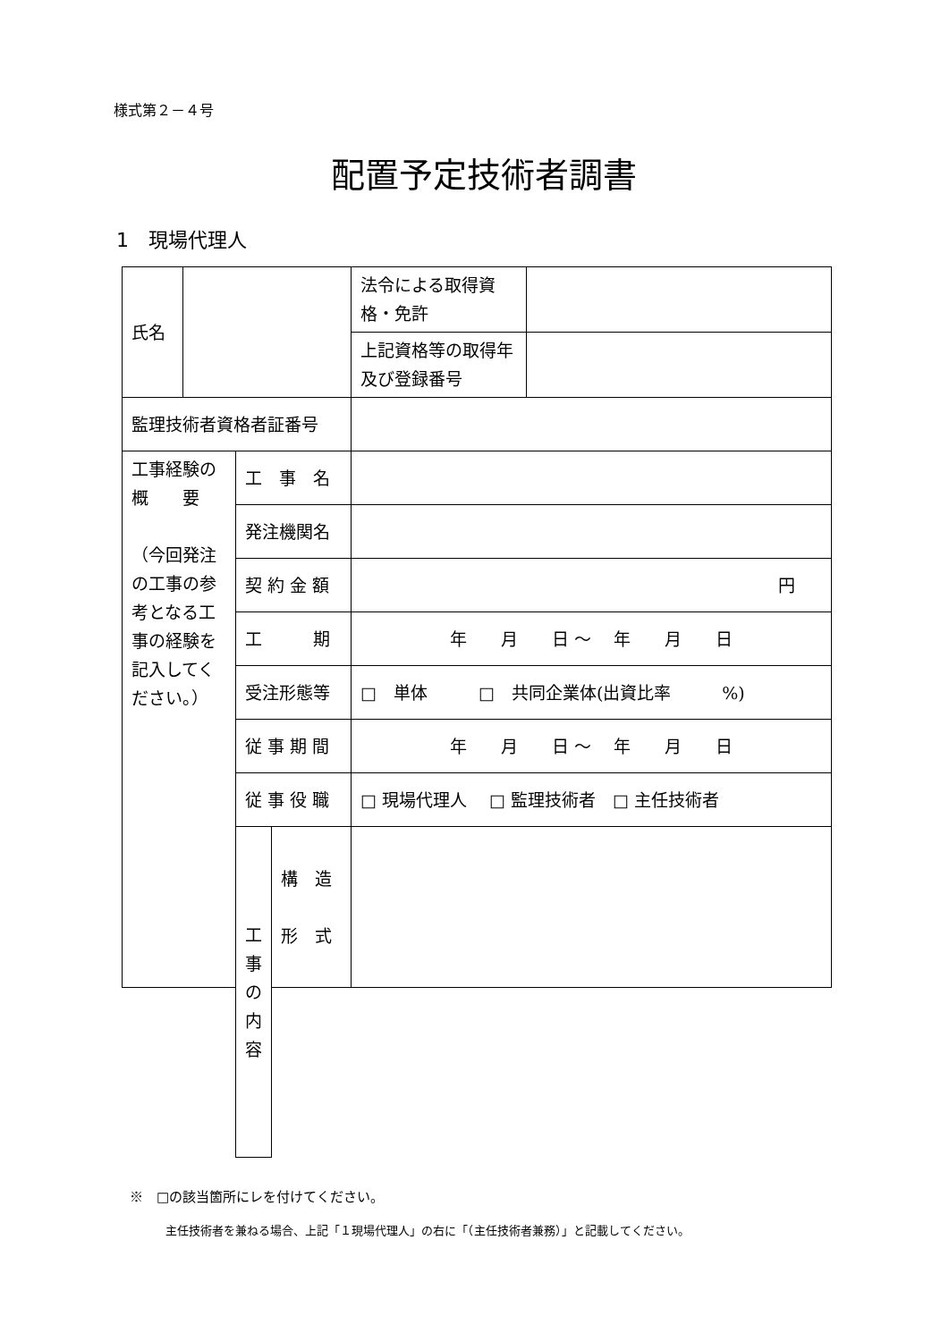様式第２－４号
配置予定技術者調書
1　現場代理人
| 氏名 | | | | 法令による取得資格・免許 | |
| | | | | 上記資格等の取得年及び登録番号 | |
| 監理技術者資格者証番号 | | | | | |
| 工事経験の概 要 （今回発注の工事の参考となる工事の経験を記入してください。） | | 工 事 名 | | | |
| | | 発注機関名 | | | |
| | | 契 約 金 額 | | 円 | |
| | | 工 期 | | 年 月 日 ～ 年 月 日 | |
| | | 受注形態等 | | □ 単体 □ 共同企業体(出資比率 %) | |
| | | 従 事 期 間 | | 年 月 日 ～ 年 月 日 | |
| | | 従 事 役 職 | | □ 現場代理人 □ 監理技術者 □ 主任技術者 | |
| | | 工 事 の 内 容 | 構 造 形 式 | | |
※　□の該当箇所にレを付けてください。
主任技術者を兼ねる場合、上記「１現場代理人」の右に「（主任技術者兼務）」と記載してください。